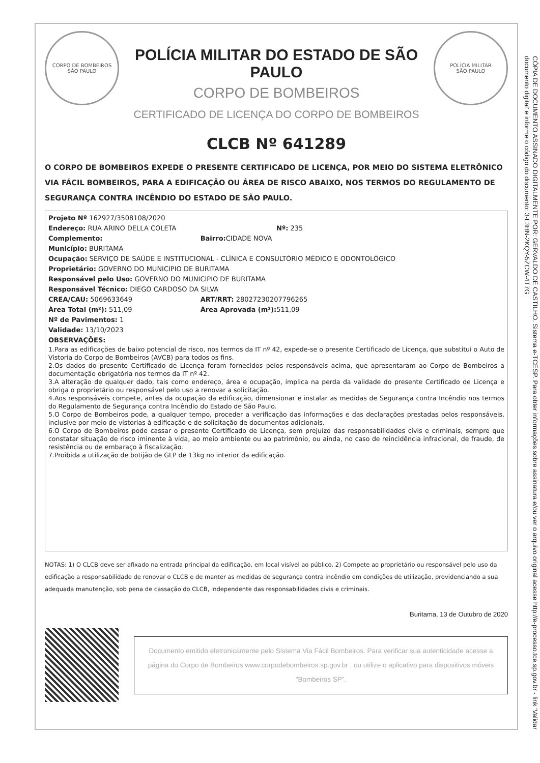CORPO DE BOMBEIROS
SÃO PAULO
POLÍCIA MILITAR DO ESTADO DE SÃO PAULO
CORPO DE BOMBEIROS
CERTIFICADO DE LICENÇA DO CORPO DE BOMBEIROS
POLÍCIA MILITAR
SÃO PAULO
CLCB Nº 641289
O CORPO DE BOMBEIROS EXPEDE O PRESENTE CERTIFICADO DE LICENÇA, POR MEIO DO SISTEMA ELETRÔNICO VIA FÁCIL BOMBEIROS, PARA A EDIFICAÇÃO OU ÁREA DE RISCO ABAIXO, NOS TERMOS DO REGULAMENTO DE SEGURANÇA CONTRA INCÊNDIO DO ESTADO DE SÃO PAULO.
Projeto Nº 162927/3508108/2020
Endereço: RUA ARINO DELLA COLETA Nº: 235
Complemento: Bairro: CIDADE NOVA
Município: BURITAMA
Ocupação: SERVIÇO DE SAÚDE E INSTITUCIONAL - CLÍNICA E CONSULTÓRIO MÉDICO E ODONTOLÓGICO
Proprietário: GOVERNO DO MUNICIPIO DE BURITAMA
Responsável pelo Uso: GOVERNO DO MUNICIPIO DE BURITAMA
Responsável Técnico: DIEGO CARDOSO DA SILVA
CREA/CAU: 5069633649 ART/RRT: 28027230207796265
Área Total (m²): 511,09 Área Aprovada (m²): 511,09
Nº de Pavimentos: 1
Validade: 13/10/2023
OBSERVAÇÕES:
1.Para as edificações de baixo potencial de risco, nos termos da IT nº 42, expede-se o presente Certificado de Licença, que substitui o Auto de Vistoria do Corpo de Bombeiros (AVCB) para todos os fins.
2.Os dados do presente Certificado de Licença foram fornecidos pelos responsáveis acima, que apresentaram ao Corpo de Bombeiros a documentação obrigatória nos termos da IT nº 42.
3.A alteração de qualquer dado, tais como endereço, área e ocupação, implica na perda da validade do presente Certificado de Licença e obriga o proprietário ou responsável pelo uso a renovar a solicitação.
4.Aos responsáveis compete, antes da ocupação da edificação, dimensionar e instalar as medidas de Segurança contra Incêndio nos termos do Regulamento de Segurança contra Incêndio do Estado de São Paulo.
5.O Corpo de Bombeiros pode, a qualquer tempo, proceder a verificação das informações e das declarações prestadas pelos responsáveis, inclusive por meio de vistorias à edificação e de solicitação de documentos adicionais.
6.O Corpo de Bombeiros pode cassar o presente Certificado de Licença, sem prejuízo das responsabilidades civis e criminais, sempre que constatar situação de risco iminente à vida, ao meio ambiente ou ao patrimônio, ou ainda, no caso de reincidência infracional, de fraude, de resistência ou de embaraço à fiscalização.
7.Proibida a utilização de botijão de GLP de 13kg no interior da edificação.
NOTAS: 1) O CLCB deve ser afixado na entrada principal da edificação, em local visível ao público. 2) Compete ao proprietário ou responsável pelo uso da edificação a responsabilidade de renovar o CLCB e de manter as medidas de segurança contra incêndio em condições de utilização, providenciando a sua adequada manutenção, sob pena de cassação do CLCB, independente das responsabilidades civis e criminais.
Buritama, 13 de Outubro de 2020
Documento emitido eletronicamente pelo Sistema Via Fácil Bombeiros. Para verificar sua autenticidade acesse a página do Corpo de Bombeiros www.corpodebombeiros.sp.gov.br , ou utilize o aplicativo para dispositivos móveis "Bombeiros SP".
CÓPIA DE DOCUMENTO ASSINADO DIGITALMENTE POR: GERVALDO DE CASTILHO. Sistema e-TCESP. Para obter informações sobre assinatura e/ou ver o arquivo original acesse http://e-processo.tce.sp.gov.br - link 'Validar documento digital' e informe o código do documento: 3-L3HN-2KQY-5ZCW-4T7G